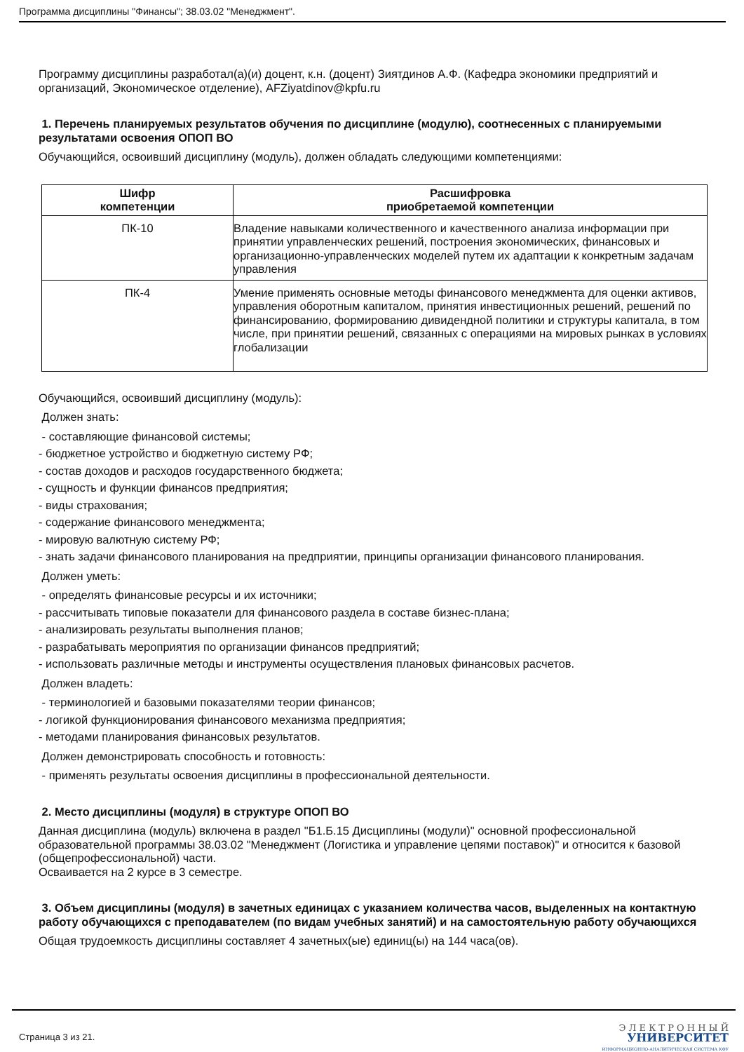Программа дисциплины "Финансы"; 38.03.02 "Менеджмент".
Программу дисциплины разработал(а)(и) доцент, к.н. (доцент) Зиятдинов А.Ф. (Кафедра экономики предприятий и организаций, Экономическое отделение), AFZiyatdinov@kpfu.ru
1. Перечень планируемых результатов обучения по дисциплине (модулю), соотнесенных с планируемыми результатами освоения ОПОП ВО
Обучающийся, освоивший дисциплину (модуль), должен обладать следующими компетенциями:
| Шифр компетенции | Расшифровка приобретаемой компетенции |
| --- | --- |
| ПК-10 | Владение навыками количественного и качественного анализа информации при принятии управленческих решений, построения экономических, финансовых и организационно-управленческих моделей путем их адаптации к конкретным задачам управления |
| ПК-4 | Умение применять основные методы финансового менеджмента для оценки активов, управления оборотным капиталом, принятия инвестиционных решений, решений по финансированию, формированию дивидендной политики и структуры капитала, в том числе, при принятии решений, связанных с операциями на мировых рынках в условиях глобализации |
Обучающийся, освоивший дисциплину (модуль):
Должен знать:
- составляющие финансовой системы;
- бюджетное устройство и бюджетную систему РФ;
- состав доходов и расходов государственного бюджета;
- сущность и функции финансов предприятия;
- виды страхования;
- содержание финансового менеджмента;
- мировую валютную систему РФ;
- знать задачи финансового планирования на предприятии, принципы организации финансового планирования.
Должен уметь:
- определять финансовые ресурсы и их источники;
- рассчитывать типовые показатели для финансового раздела в составе бизнес-плана;
- анализировать результаты выполнения планов;
- разрабатывать мероприятия по организации финансов предприятий;
- использовать различные методы и инструменты осуществления плановых финансовых расчетов.
Должен владеть:
- терминологией и базовыми показателями теории финансов;
- логикой функционирования финансового механизма предприятия;
- методами планирования финансовых результатов.
Должен демонстрировать способность и готовность:
- применять результаты освоения дисциплины в профессиональной деятельности.
2. Место дисциплины (модуля) в структуре ОПОП ВО
Данная дисциплина (модуль) включена в раздел "Б1.Б.15 Дисциплины (модули)" основной профессиональной образовательной программы 38.03.02 "Менеджмент (Логистика и управление цепями поставок)" и относится к базовой (общепрофессиональной) части.
Осваивается на 2 курсе в 3 семестре.
3. Объем дисциплины (модуля) в зачетных единицах с указанием количества часов, выделенных на контактную работу обучающихся с преподавателем (по видам учебных занятий) и на самостоятельную работу обучающихся
Общая трудоемкость дисциплины составляет 4 зачетных(ые) единиц(ы) на 144 часа(ов).
Страница 3 из 21.
Э Л Е К Т Р О Н Н Ы Й
УНИВЕРСИТЕТ
ИНФОРМАЦИОННО-АНАЛИТИЧЕСКАЯ СИСТЕМА КФУ